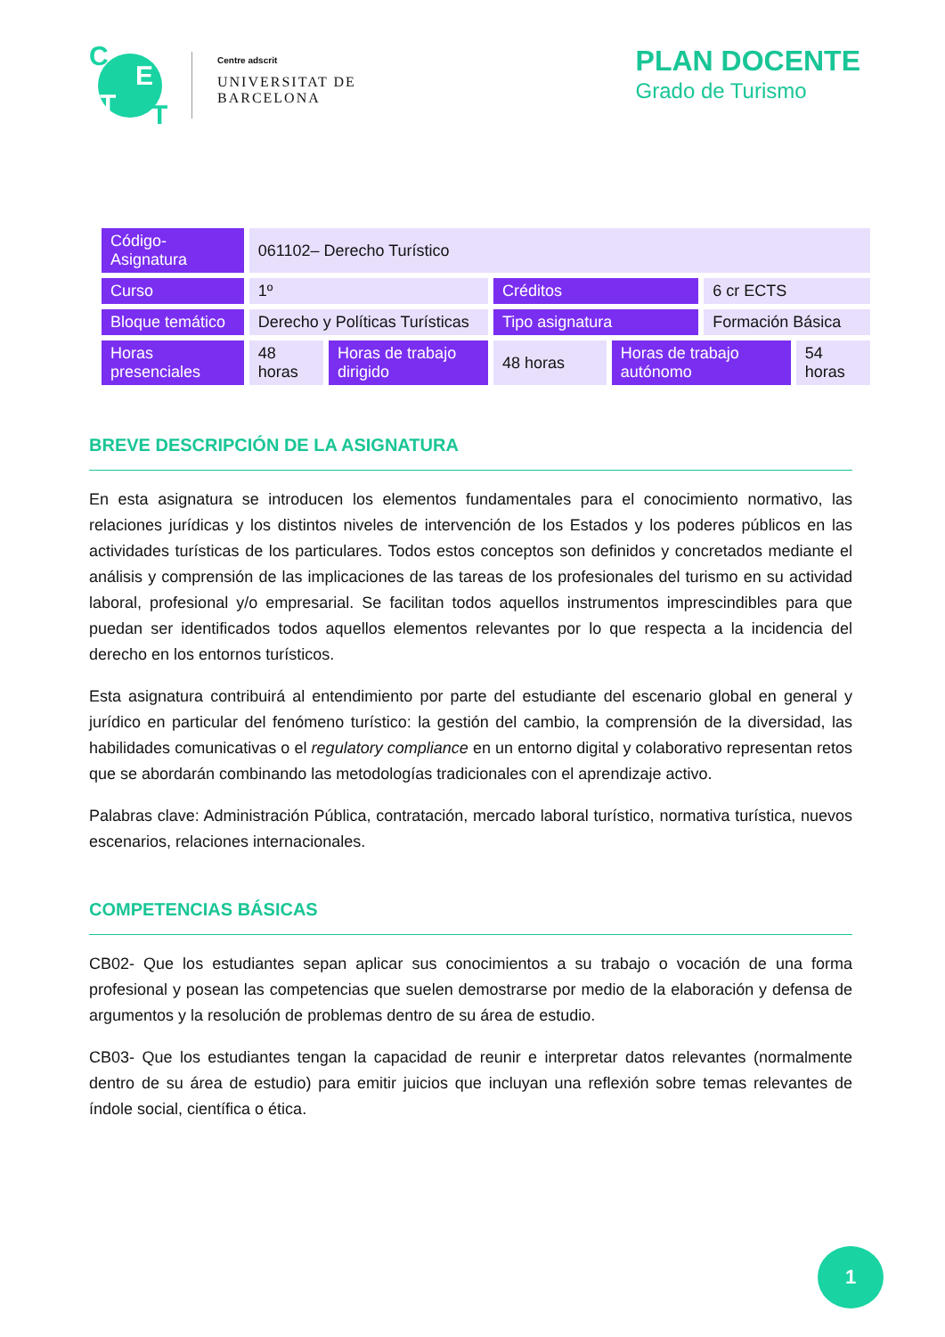C
E
T T
Centre adscrit
UNIVERSITAT DE
BARCELONA
PLAN DOCENTE
Grado de Turismo
| Código-Asignatura | 061102– Derecho Turístico | | | | | |
| Curso | 1º | | Créditos | | 6 cr ECTS | |
| Bloque temático | Derecho y Políticas Turísticas | | Tipo asignatura | | Formación Básica | |
| Horas presenciales | 48 horas | Horas de trabajo dirigido | 48 horas | Horas de trabajo autónomo | | 54 horas |
BREVE DESCRIPCIÓN DE LA ASIGNATURA
En esta asignatura se introducen los elementos fundamentales para el conocimiento normativo, las relaciones jurídicas y los distintos niveles de intervención de los Estados y los poderes públicos en las actividades turísticas de los particulares. Todos estos conceptos son definidos y concretados mediante el análisis y comprensión de las implicaciones de las tareas de los profesionales del turismo en su actividad laboral, profesional y/o empresarial. Se facilitan todos aquellos instrumentos imprescindibles para que puedan ser identificados todos aquellos elementos relevantes por lo que respecta a la incidencia del derecho en los entornos turísticos.
Esta asignatura contribuirá al entendimiento por parte del estudiante del escenario global en general y jurídico en particular del fenómeno turístico: la gestión del cambio, la comprensión de la diversidad, las habilidades comunicativas o el regulatory compliance en un entorno digital y colaborativo representan retos que se abordarán combinando las metodologías tradicionales con el aprendizaje activo.
Palabras clave: Administración Pública, contratación, mercado laboral turístico, normativa turística, nuevos escenarios, relaciones internacionales.
COMPETENCIAS BÁSICAS
CB02- Que los estudiantes sepan aplicar sus conocimientos a su trabajo o vocación de una forma profesional y posean las competencias que suelen demostrarse por medio de la elaboración y defensa de argumentos y la resolución de problemas dentro de su área de estudio.
CB03- Que los estudiantes tengan la capacidad de reunir e interpretar datos relevantes (normalmente dentro de su área de estudio) para emitir juicios que incluyan una reflexión sobre temas relevantes de índole social, científica o ética.
1